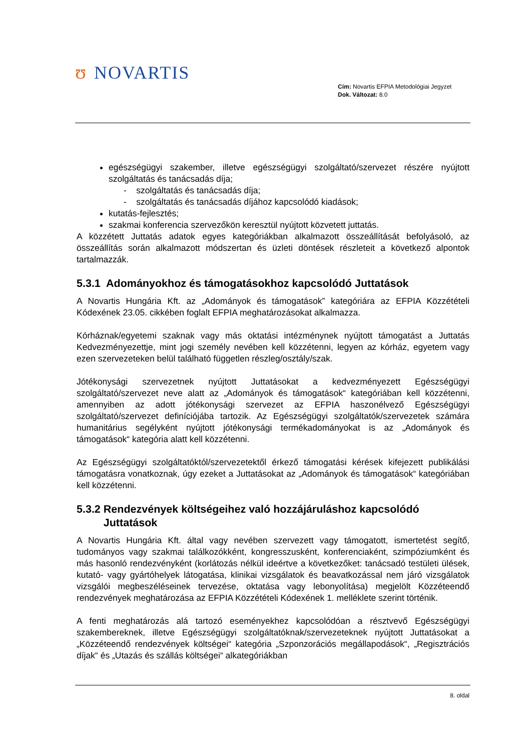ʊ NOVARTIS
Cím: Novartis EFPIA Metodológiai Jegyzet
Dok. Változat: 8.0
egészségügyi szakember, illetve egészségügyi szolgáltató/szervezet részére nyújtott szolgáltatás és tanácsadás díja;
- szolgáltatás és tanácsadás díja;
- szolgáltatás és tanácsadás díjához kapcsolódó kiadások;
kutatás-fejlesztés;
szakmai konferencia szervezőkön keresztül nyújtott közvetett juttatás.
A közzétett Juttatás adatok egyes kategóriákban alkalmazott összeállítását befolyásoló, az összeállítás során alkalmazott módszertan és üzleti döntések részleteit a következő alpontok tartalmazzák.
5.3.1 Adományokhoz és támogatásokhoz kapcsolódó Juttatások
A Novartis Hungária Kft. az „Adományok és támogatások” kategóriára az EFPIA Közzétételi Kódexének 23.05. cikkében foglalt EFPIA meghatározásokat alkalmazza.
Kórháznak/egyetemi szaknak vagy más oktatási intézménynek nyújtott támogatást a Juttatás Kedvezményezettje, mint jogi személy nevében kell közzétenni, legyen az kórház, egyetem vagy ezen szervezeteken belül található független részleg/osztály/szak.
Jótékonysági szervezetnek nyújtott Juttatásokat a kedvezményezett Egészségügyi szolgáltató/szervezet neve alatt az „Adományok és támogatások“ kategóriában kell közzétenni, amennyiben az adott jótékonysági szervezet az EFPIA haszonélvező Egészségügyi szolgáltató/szervezet definíciójába tartozik. Az Egészségügyi szolgáltatók/szervezetek számára humanitárius segélyként nyújtott jótékonysági termékadományokat is az „Adományok és támogatások“ kategória alatt kell közzétenni.
Az Egészségügyi szolgáltatóktól/szervezetektől érkező támogatási kérések kifejezett publikálási támogatásra vonatkoznak, úgy ezeket a Juttatásokat az „Adományok és támogatások“ kategóriában kell közzétenni.
5.3.2 Rendezvények költségeihez való hozzájáruláshoz kapcsolódó
Juttatások
A Novartis Hungária Kft. által vagy nevében szervezett vagy támogatott, ismertetést segítő, tudományos vagy szakmai találkozókként, kongresszusként, konferenciaként, szimpóziumként és más hasonló rendezvényként (korlátozás nélkül ideértve a következőket: tanácsadó testületi ülések, kutató- vagy gyártóhelyek látogatása, klinikai vizsgálatok és beavatkozással nem járó vizsgálatok vizsgálói megbeszéléseinek tervezése, oktatása vagy lebonyolítása) megjelölt Közzéteendő rendezvények meghatározása az EFPIA Közzétételi Kódexének 1. melléklete szerint történik.
A fenti meghatározás alá tartozó eseményekhez kapcsolódóan a résztvevő Egészségügyi szakembereknek, illetve Egészségügyi szolgáltatóknak/szervezeteknek nyújtott Juttatásokat a „Közzéteendő rendezvények költségei“ kategória „Szponzorációs megállapodások“, „Regisztrációs díjak“ és „Utazás és szállás költségei“ alkategóriákban
8. oldal